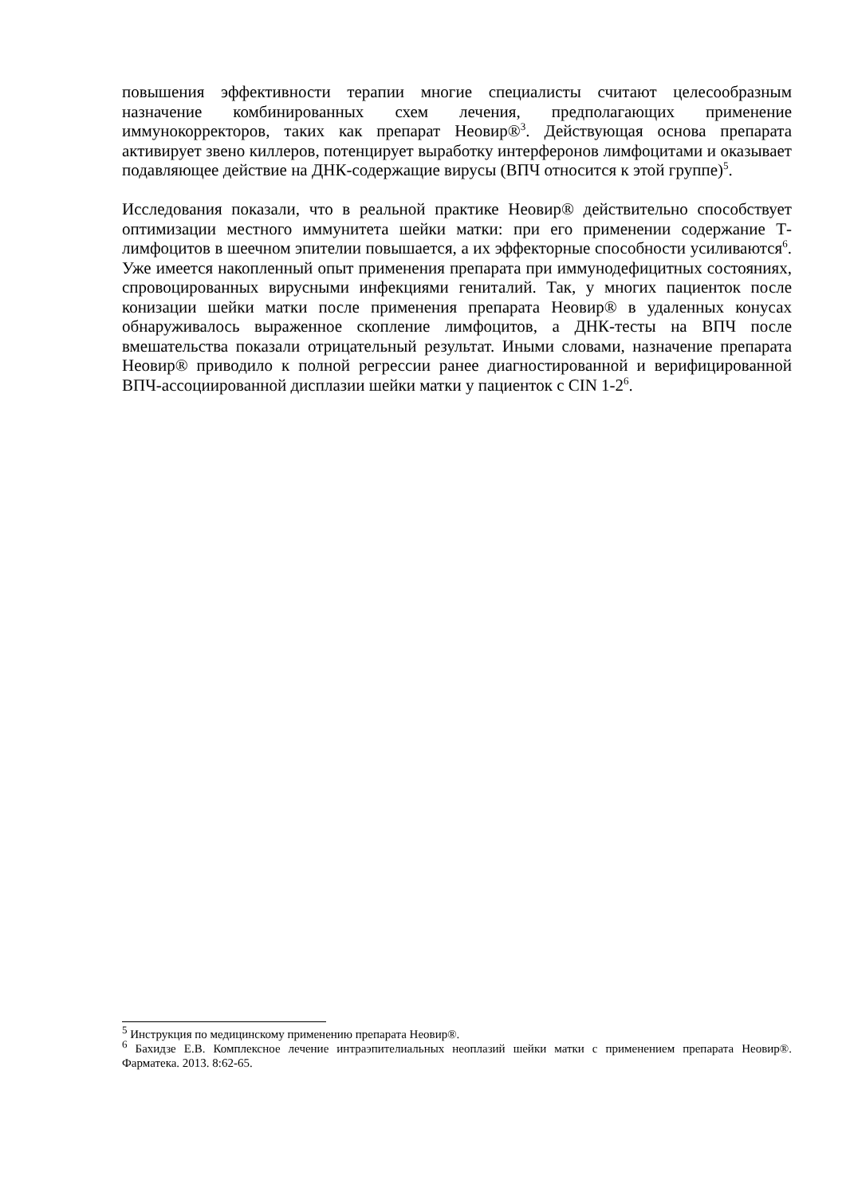повышения эффективности терапии многие специалисты считают целесообразным назначение комбинированных схем лечения, предполагающих применение иммунокорректоров, таких как препарат Неовир®<sup>3</sup>. Действующая основа препарата активирует звено киллеров, потенцирует выработку интерферонов лимфоцитами и оказывает подавляющее действие на ДНК-содержащие вирусы (ВПЧ относится к этой группе)<sup>5</sup>.
Исследования показали, что в реальной практике Неовир® действительно способствует оптимизации местного иммунитета шейки матки: при его применении содержание Т-лимфоцитов в шеечном эпителии повышается, а их эффекторные способности усиливаются<sup>6</sup>. Уже имеется накопленный опыт применения препарата при иммунодефицитных состояниях, спровоцированных вирусными инфекциями гениталий. Так, у многих пациенток после конизации шейки матки после применения препарата Неовир® в удаленных конусах обнаруживалось выраженное скопление лимфоцитов, а ДНК-тесты на ВПЧ после вмешательства показали отрицательный результат. Иными словами, назначение препарата Неовир® приводило к полной регрессии ранее диагностированной и верифицированной ВПЧ-ассоциированной дисплазии шейки матки у пациенток с CIN 1-2<sup>6</sup>.
<sup>5</sup> Инструкция по медицинскому применению препарата Неовир®.
<sup>6</sup> Бахидзе Е.В. Комплексное лечение интраэпителиальных неоплазий шейки матки с применением препарата Неовир®. Фарматека. 2013. 8:62-65.